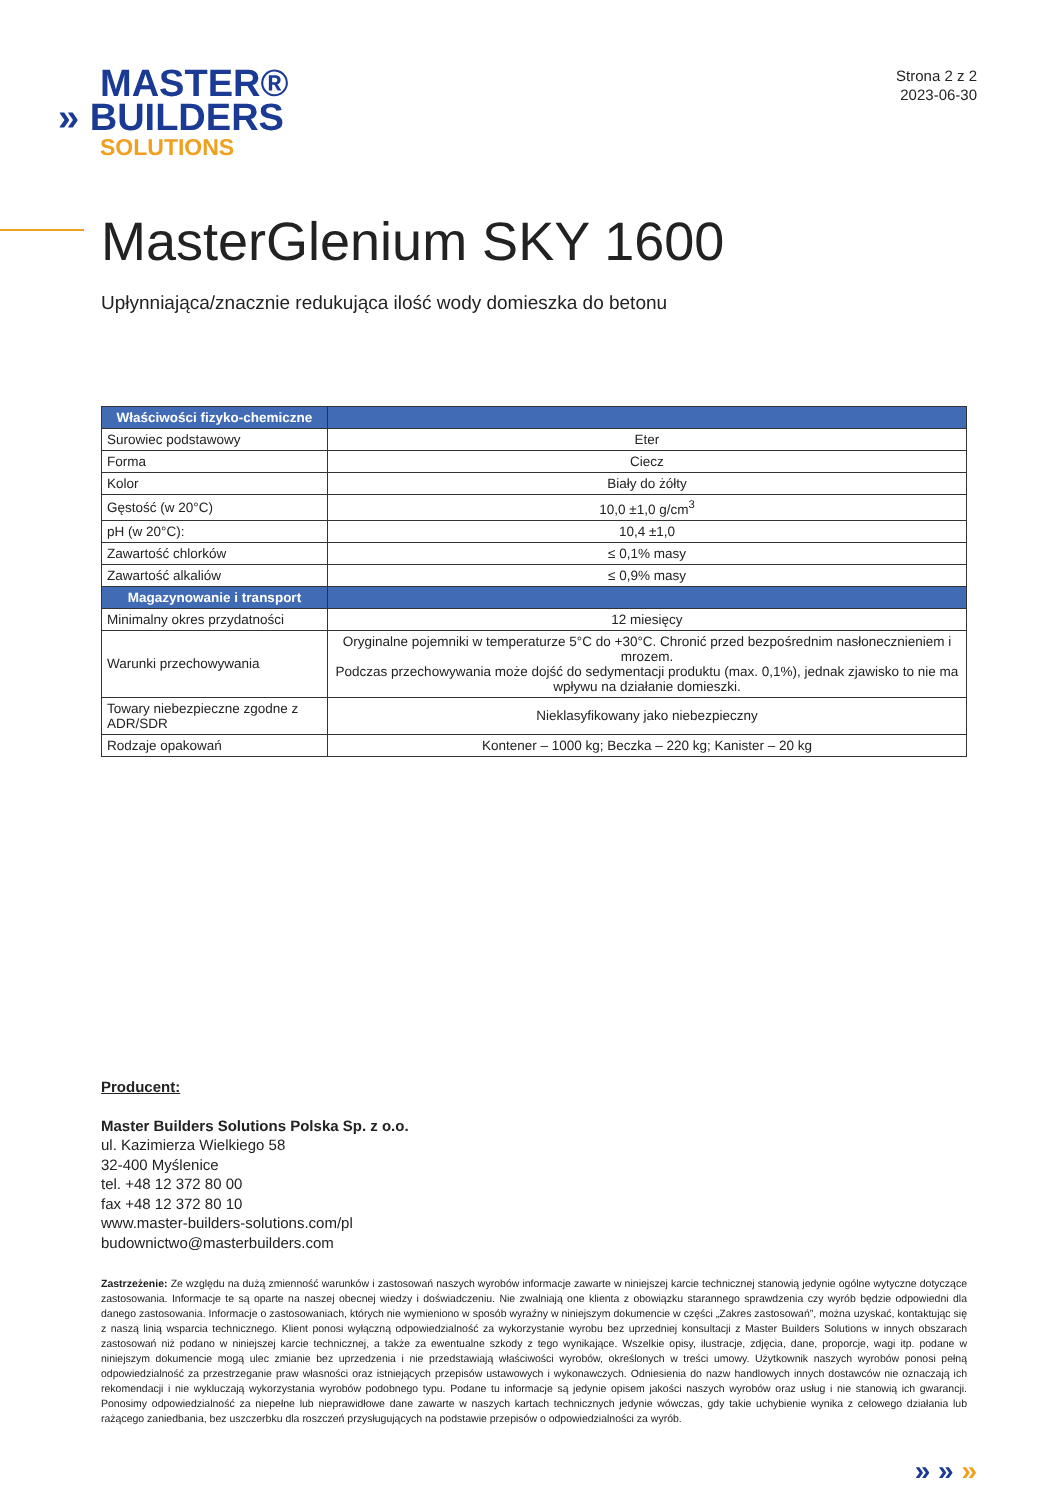MASTER®
» BUILDERS
SOLUTIONS
Strona 2 z 2
2023-06-30
MasterGlenium SKY 1600
Upłynniająca/znacznie redukująca ilość wody domieszka do betonu
| Właściwości fizyko-chemiczne | |
| --- | --- |
| Surowiec podstawowy | Eter |
| Forma | Ciecz |
| Kolor | Biały do żółty |
| Gęstość (w 20°C) | 10,0 ±1,0 g/cm<sup>3</sup> |
| pH (w 20°C): | 10,4 ±1,0 |
| Zawartość chlorków | ≤ 0,1% masy |
| Zawartość alkaliów | ≤ 0,9% masy |
| Magazynowanie i transport | |
| Minimalny okres przydatności | 12 miesięcy |
| Warunki przechowywania | Oryginalne pojemniki w temperaturze 5°C do +30°C. Chronić przed bezpośrednim nasłonecznieniem i mrozem. Podczas przechowywania może dojść do sedymentacji produktu (max. 0,1%), jednak zjawisko to nie ma wpływu na działanie domieszki. |
| Towary niebezpieczne zgodne z ADR/SDR | Nieklasyfikowany jako niebezpieczny |
| Rodzaje opakowań | Kontener – 1000 kg; Beczka – 220 kg; Kanister – 20 kg |
Producent:
Master Builders Solutions Polska Sp. z o.o.
ul. Kazimierza Wielkiego 58
32-400 Myślenice
tel. +48 12 372 80 00
fax +48 12 372 80 10
www.master-builders-solutions.com/pl
budownictwo@masterbuilders.com
Zastrzeżenie: Ze względu na dużą zmienność warunków i zastosowań naszych wyrobów informacje zawarte w niniejszej karcie technicznej stanowią jedynie ogólne wytyczne dotyczące zastosowania. Informacje te są oparte na naszej obecnej wiedzy i doświadczeniu. Nie zwalniają one klienta z obowiązku starannego sprawdzenia czy wyrób będzie odpowiedni dla danego zastosowania. Informacje o zastosowaniach, których nie wymieniono w sposób wyraźny w niniejszym dokumencie w części „Zakres zastosowań”, można uzyskać, kontaktując się z naszą linią wsparcia technicznego. Klient ponosi wyłączną odpowiedzialność za wykorzystanie wyrobu bez uprzedniej konsultacji z Master Builders Solutions w innych obszarach zastosowań niż podano w niniejszej karcie technicznej, a także za ewentualne szkody z tego wynikające. Wszelkie opisy, ilustracje, zdjęcia, dane, proporcje, wagi itp. podane w niniejszym dokumencie mogą ulec zmianie bez uprzedzenia i nie przedstawiają właściwości wyrobów, określonych w treści umowy. Użytkownik naszych wyrobów ponosi pełną odpowiedzialność za przestrzeganie praw własności oraz istniejących przepisów ustawowych i wykonawczych. Odniesienia do nazw handlowych innych dostawców nie oznaczają ich rekomendacji i nie wykluczają wykorzystania wyrobów podobnego typu. Podane tu informacje są jedynie opisem jakości naszych wyrobów oraz usług i nie stanowią ich gwarancji. Ponosimy odpowiedzialność za niepełne lub nieprawidłowe dane zawarte w naszych kartach technicznych jedynie wówczas, gdy takie uchybienie wynika z celowego działania lub rażącego zaniedbania, bez uszczerbku dla roszczeń przysługujących na podstawie przepisów o odpowiedzialności za wyrób.
» » »